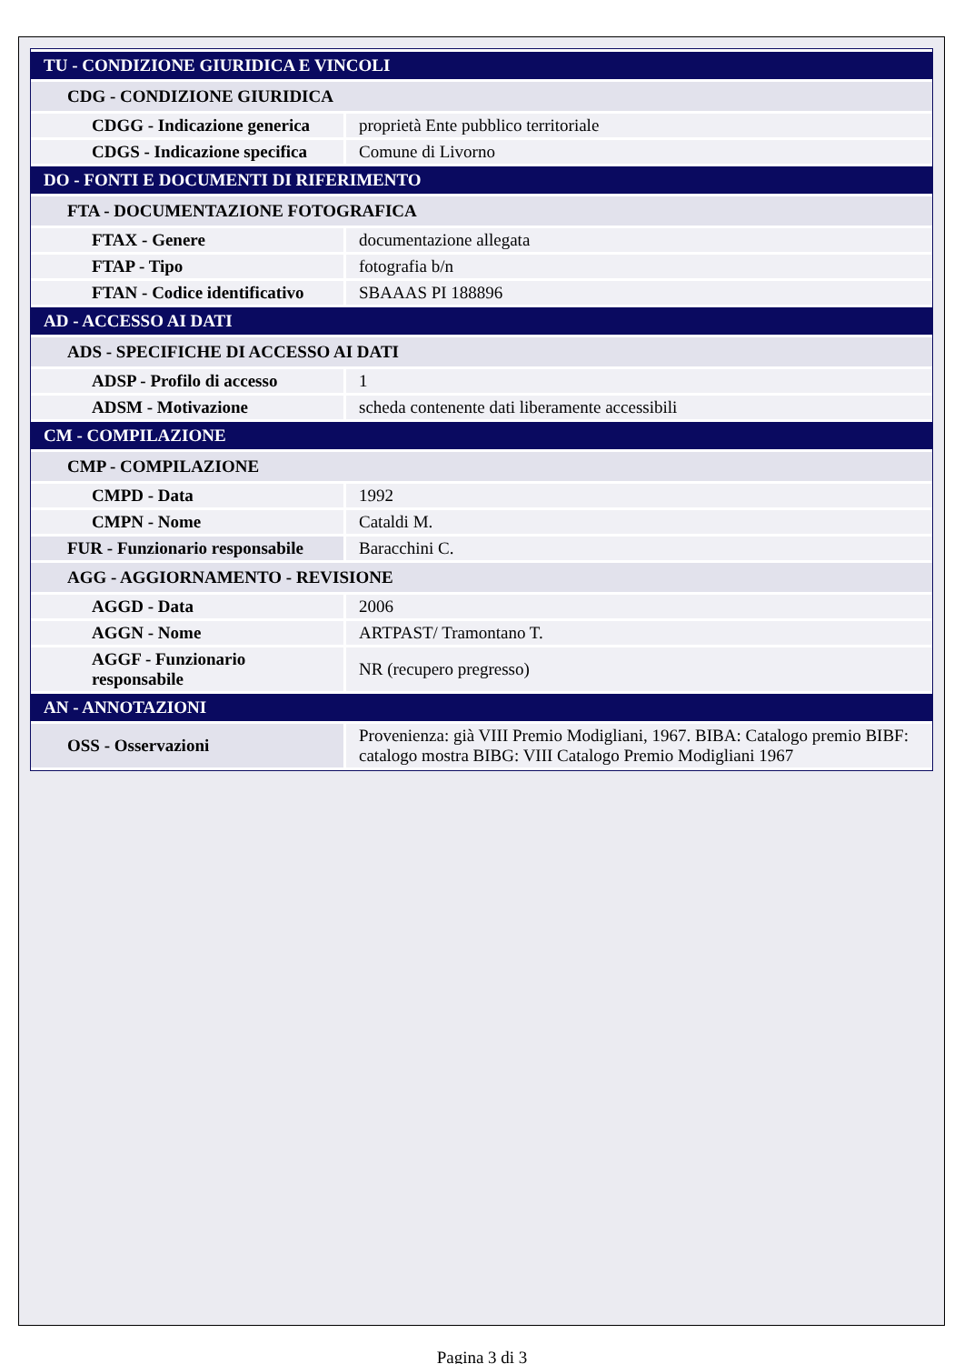| TU - CONDIZIONE GIURIDICA E VINCOLI | |
| CDG - CONDIZIONE GIURIDICA | |
| CDGG - Indicazione generica | proprietà Ente pubblico territoriale |
| CDGS - Indicazione specifica | Comune di Livorno |
| DO - FONTI E DOCUMENTI DI RIFERIMENTO | |
| FTA - DOCUMENTAZIONE FOTOGRAFICA | |
| FTAX - Genere | documentazione allegata |
| FTAP - Tipo | fotografia b/n |
| FTAN - Codice identificativo | SBAAAS PI 188896 |
| AD - ACCESSO AI DATI | |
| ADS - SPECIFICHE DI ACCESSO AI DATI | |
| ADSP - Profilo di accesso | 1 |
| ADSM - Motivazione | scheda contenente dati liberamente accessibili |
| CM - COMPILAZIONE | |
| CMP - COMPILAZIONE | |
| CMPD - Data | 1992 |
| CMPN - Nome | Cataldi M. |
| FUR - Funzionario responsabile | Baracchini C. |
| AGG - AGGIORNAMENTO - REVISIONE | |
| AGGD - Data | 2006 |
| AGGN - Nome | ARTPAST/ Tramontano T. |
| AGGF - Funzionario responsabile | NR (recupero pregresso) |
| AN - ANNOTAZIONI | |
| OSS - Osservazioni | Provenienza: già VIII Premio Modigliani, 1967. BIBA: Catalogo premio BIBF: catalogo mostra BIBG: VIII Catalogo Premio Modigliani 1967 |
Pagina 3 di 3